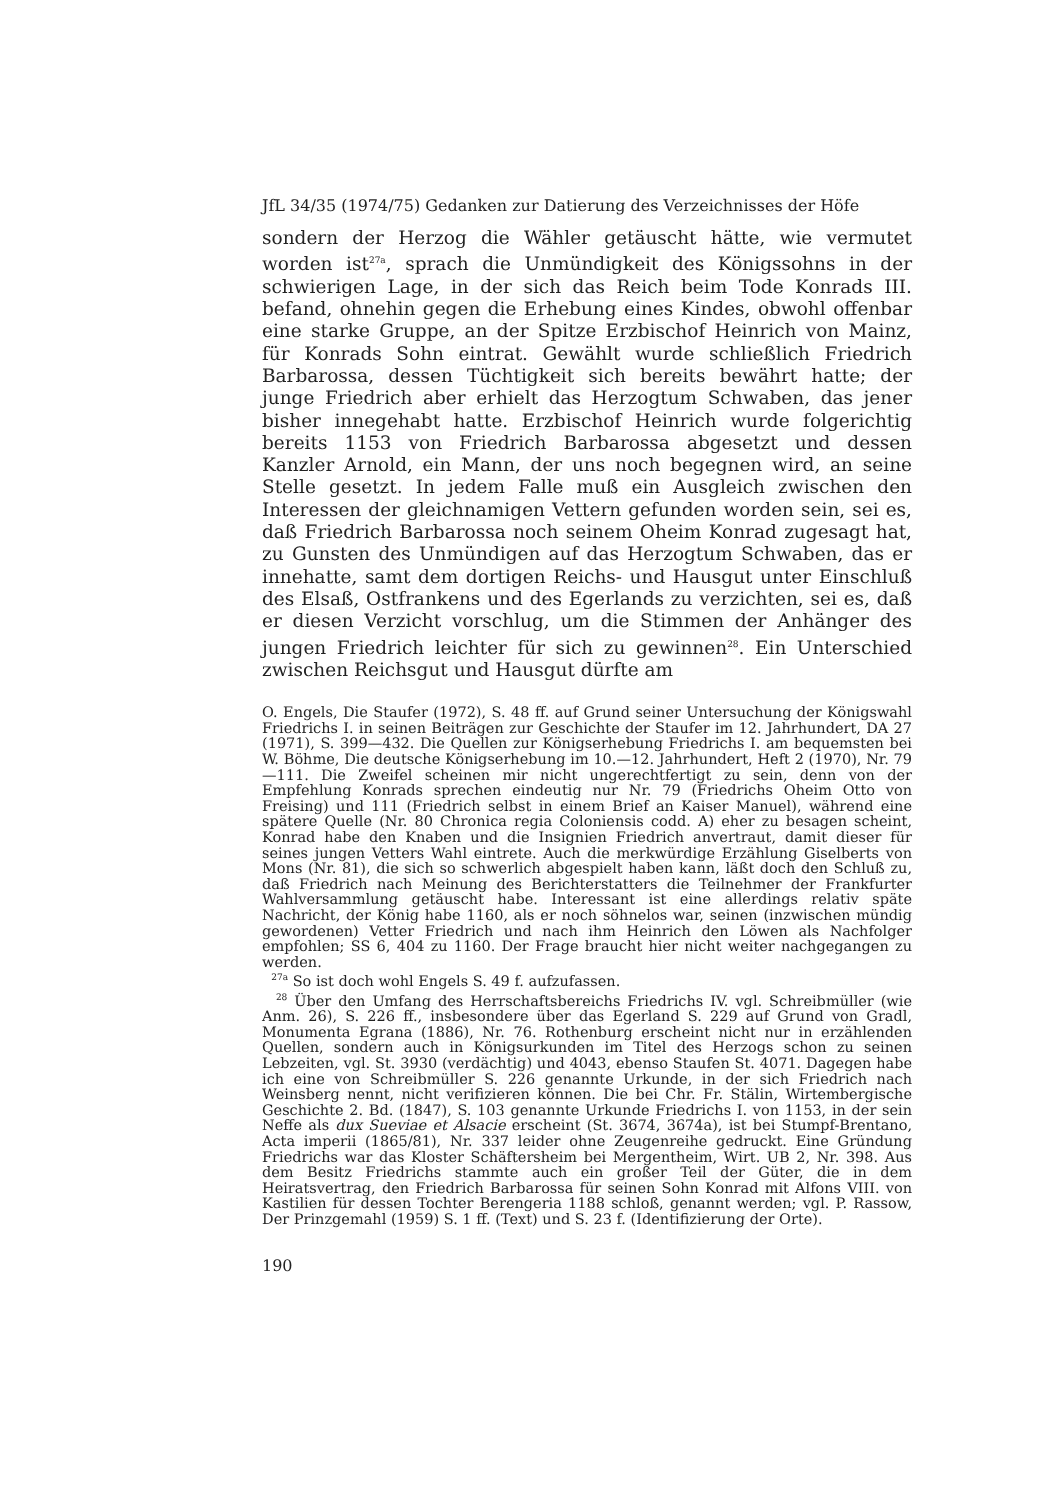JfL 34/35 (1974/75) Gedanken zur Datierung des Verzeichnisses der Höfe
sondern der Herzog die Wähler getäuscht hätte, wie vermutet worden ist<sup>27a</sup>, sprach die Unmündigkeit des Königssohns in der schwierigen Lage, in der sich das Reich beim Tode Konrads III. befand, ohnehin gegen die Erhebung eines Kindes, obwohl offenbar eine starke Gruppe, an der Spitze Erzbischof Heinrich von Mainz, für Konrads Sohn eintrat. Gewählt wurde schließlich Friedrich Barbarossa, dessen Tüchtigkeit sich bereits bewährt hatte; der junge Friedrich aber erhielt das Herzogtum Schwaben, das jener bisher innegehabt hatte. Erzbischof Heinrich wurde folgerichtig bereits 1153 von Friedrich Barbarossa abgesetzt und dessen Kanzler Arnold, ein Mann, der uns noch begegnen wird, an seine Stelle gesetzt. In jedem Falle muß ein Ausgleich zwischen den Interessen der gleichnamigen Vettern gefunden worden sein, sei es, daß Friedrich Barbarossa noch seinem Oheim Konrad zugesagt hat, zu Gunsten des Unmündigen auf das Herzogtum Schwaben, das er innehatte, samt dem dortigen Reichs- und Hausgut unter Einschluß des Elsaß, Ostfrankens und des Egerlands zu verzichten, sei es, daß er diesen Verzicht vorschlug, um die Stimmen der Anhänger des jungen Friedrich leichter für sich zu gewinnen<sup>28</sup>. Ein Unterschied zwischen Reichsgut und Hausgut dürfte am
O. Engels, Die Staufer (1972), S. 48 ff. auf Grund seiner Untersuchung der Königswahl Friedrichs I. in seinen Beiträgen zur Geschichte der Staufer im 12. Jahrhundert, DA 27 (1971), S. 399—432. Die Quellen zur Königserhebung Friedrichs I. am bequemsten bei W. Böhme, Die deutsche Königserhebung im 10.—12. Jahrhundert, Heft 2 (1970), Nr. 79—111. Die Zweifel scheinen mir nicht ungerechtfertigt zu sein, denn von der Empfehlung Konrads sprechen eindeutig nur Nr. 79 (Friedrichs Oheim Otto von Freising) und 111 (Friedrich selbst in einem Brief an Kaiser Manuel), während eine spätere Quelle (Nr. 80 Chronica regia Coloniensis codd. A) eher zu besagen scheint, Konrad habe den Knaben und die Insignien Friedrich anvertraut, damit dieser für seines jungen Vetters Wahl eintrete. Auch die merkwürdige Erzählung Giselberts von Mons (Nr. 81), die sich so schwerlich abgespielt haben kann, läßt doch den Schluß zu, daß Friedrich nach Meinung des Berichterstatters die Teilnehmer der Frankfurter Wahlversammlung getäuscht habe. Interessant ist eine allerdings relativ späte Nachricht, der König habe 1160, als er noch söhnelos war, seinen (inzwischen mündig gewordenen) Vetter Friedrich und nach ihm Heinrich den Löwen als Nachfolger empfohlen; SS 6, 404 zu 1160. Der Frage braucht hier nicht weiter nachgegangen zu werden.
<sup>27a</sup> So ist doch wohl Engels S. 49 f. aufzufassen.
<sup>28</sup> Über den Umfang des Herrschaftsbereichs Friedrichs IV. vgl. Schreibmüller (wie Anm. 26), S. 226 ff., insbesondere über das Egerland S. 229 auf Grund von Gradl, Monumenta Egrana (1886), Nr. 76. Rothenburg erscheint nicht nur in erzählenden Quellen, sondern auch in Königsurkunden im Titel des Herzogs schon zu seinen Lebzeiten, vgl. St. 3930 (verdächtig) und 4043, ebenso Staufen St. 4071. Dagegen habe ich eine von Schreibmüller S. 226 genannte Urkunde, in der sich Friedrich nach Weinsberg nennt, nicht verifizieren können. Die bei Chr. Fr. Stälin, Wirtembergische Geschichte 2. Bd. (1847), S. 103 genannte Urkunde Friedrichs I. von 1153, in der sein Neffe als dux Sueviae et Alsacie erscheint (St. 3674, 3674a), ist bei Stumpf-Brentano, Acta imperii (1865/81), Nr. 337 leider ohne Zeugenreihe gedruckt. Eine Gründung Friedrichs war das Kloster Schäftersheim bei Mergentheim, Wirt. UB 2, Nr. 398. Aus dem Besitz Friedrichs stammte auch ein großer Teil der Güter, die in dem Heiratsvertrag, den Friedrich Barbarossa für seinen Sohn Konrad mit Alfons VIII. von Kastilien für dessen Tochter Berengeria 1188 schloß, genannt werden; vgl. P. Rassow, Der Prinzgemahl (1959) S. 1 ff. (Text) und S. 23 f. (Identifizierung der Orte).
190